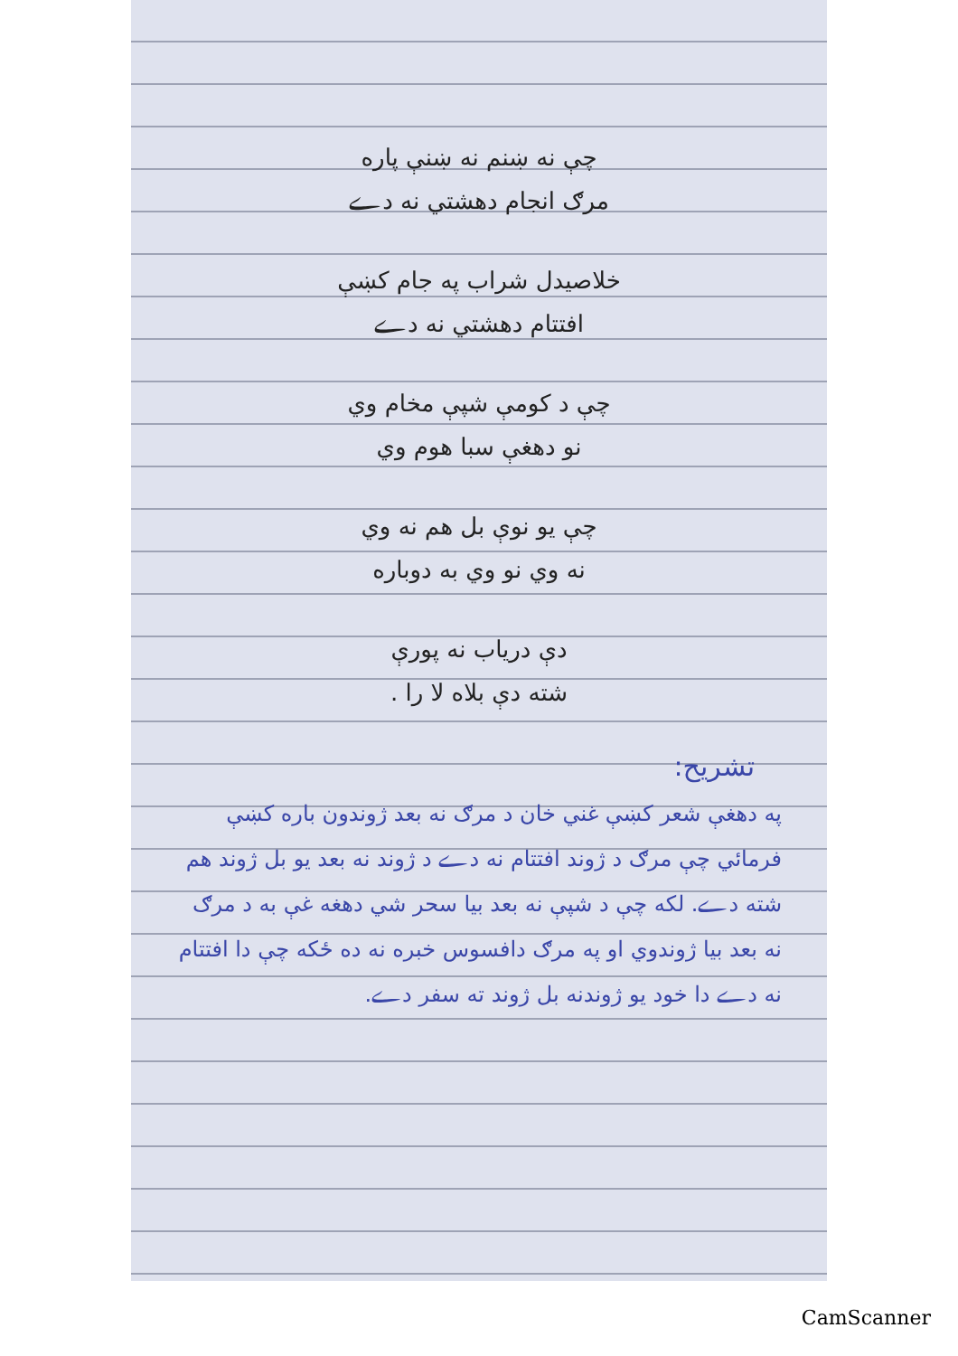چې نه ښنم نه ښنې پاره
مرګ انجام دهشتي نه دے
خلاصیدل شراب په جام کښې
افتتام دهشتي نه دے
چې د کومې شپې مخام وي
نو دهغې سبا هوم وي
چې یو نوې بل هم نه وي
نه وي نو وي به دوباره
دې دریاب نه پورې
شته دې بلاه لا را .
تشریح:
په دهغې شعر کښې غني خان د مرګ نه بعد ژوندون باره کښې فرمائي چې مرګ د ژوند افتتام نه دے د ژوند نه بعد یو بل ژوند هم شته دے. لکه چې د شپې نه بعد بیا سحر شي دهغه غې به د مرګ نه بعد بیا ژوندوي او په مرګ دافسوس خبره نه ده ځکه چې دا افتتام نه دے دا خود یو ژوندنه بل ژوند ته سفر دے.
CamScanner